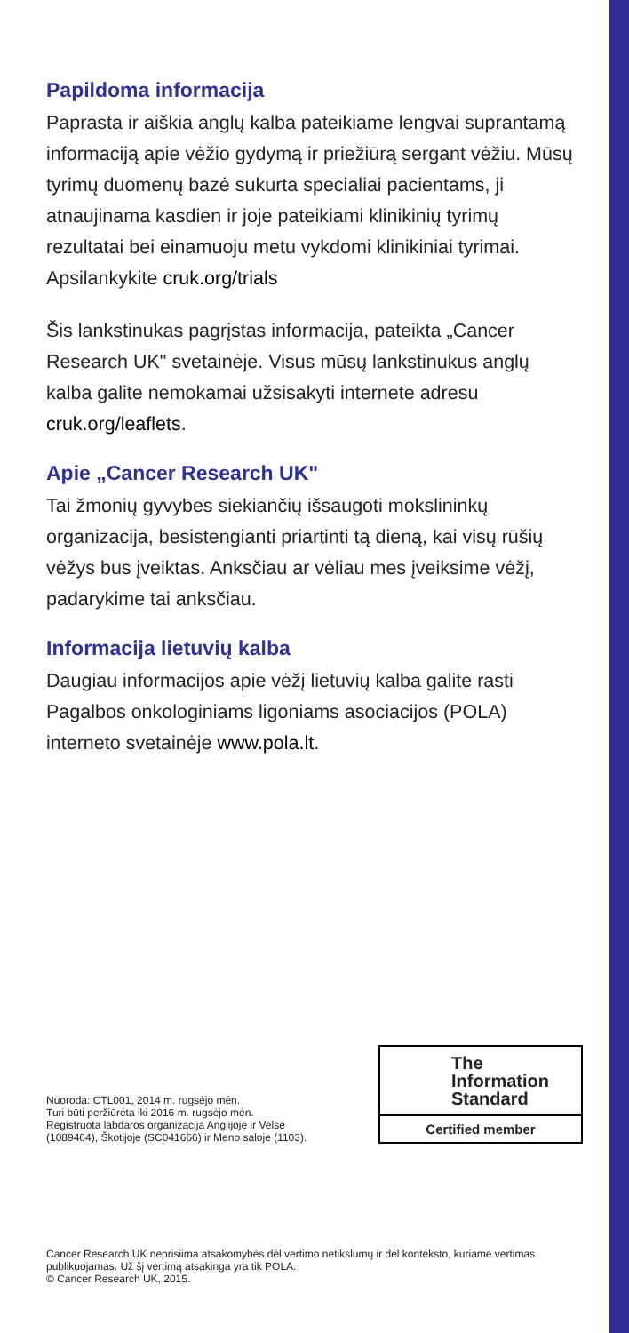Papildoma informacija
Paprasta ir aiškia anglų kalba pateikiame lengvai suprantamą informaciją apie vėžio gydymą ir priežiūrą sergant vėžiu. Mūsų tyrimų duomenų bazė sukurta specialiai pacientams, ji atnaujinama kasdien ir joje pateikiami klinikinių tyrimų rezultatai bei einamuoju metu vykdomi klinikiniai tyrimai. Apsilankykite cruk.org/trials
Šis lankstinukas pagrįstas informacija, pateikta „Cancer Research UK" svetainėje. Visus mūsų lankstinukus anglų kalba galite nemokamai užsisakyti internete adresu cruk.org/leaflets.
Apie „Cancer Research UK"
Tai žmonių gyvybes siekiančių išsaugoti mokslininkų organizacija, besistengianti priartinti tą dieną, kai visų rūšių vėžys bus įveiktas. Anksčiau ar vėliau mes įveiksime vėžį, padarykime tai anksčiau.
Informacija lietuvių kalba
Daugiau informacijos apie vėžį lietuvių kalba galite rasti Pagalbos onkologiniams ligoniams asociacijos (POLA) interneto svetainėje www.pola.lt.
Nuoroda: CTL001, 2014 m. rugsėjo mėn.
Turi būti peržiūrėta iki 2016 m. rugsėjo mėn.
Registruota labdaros organizacija Anglijoje ir Velse (1089464), Škotijoje (SC041666) ir Meno saloje (1103).
The
Information
Standard
Certified member
Cancer Research UK neprisiima atsakomybės dėl vertimo netikslumų ir dėl konteksto, kuriame vertimas publikuojamas. Už šį vertimą atsakinga yra tik POLA.
© Cancer Research UK, 2015.